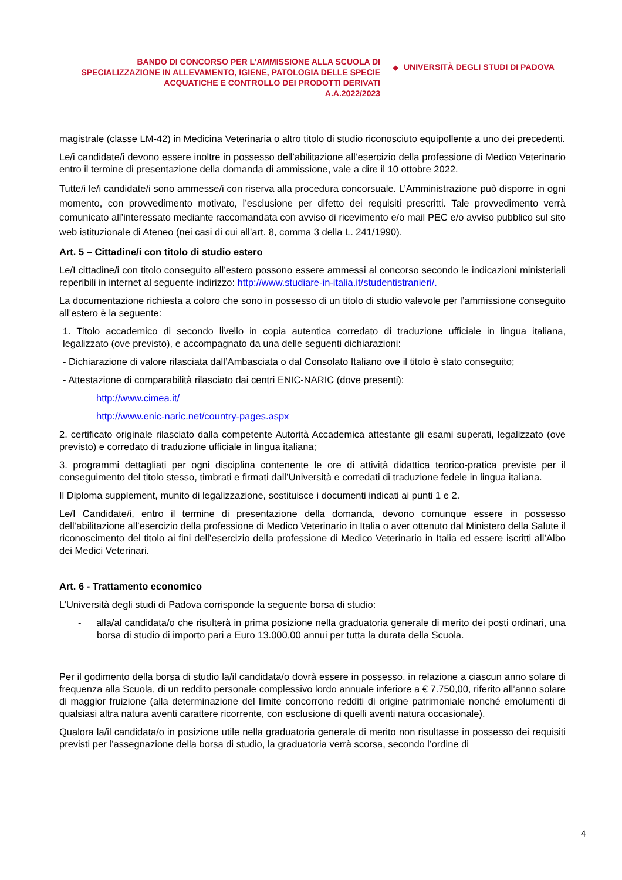BANDO DI CONCORSO PER L’AMMISSIONE ALLA SCUOLA DI SPECIALIZZAZIONE IN ALLEVAMENTO, IGIENE, PATOLOGIA DELLE SPECIE ACQUATICHE E CONTROLLO DEI PRODOTTI DERIVATI
A.A.2022/2023
◆ UNIVERSITÀ DEGLI STUDI DI PADOVA
magistrale (classe LM-42) in Medicina Veterinaria o altro titolo di studio riconosciuto equipollente a uno dei precedenti.
Le/i candidate/i devono essere inoltre in possesso dell’abilitazione all’esercizio della professione di Medico Veterinario entro il termine di presentazione della domanda di ammissione, vale a dire il 10 ottobre 2022.
Tutte/i le/i candidate/i sono ammesse/i con riserva alla procedura concorsuale. L’Amministrazione può disporre in ogni momento, con provvedimento motivato, l’esclusione per difetto dei requisiti prescritti. Tale provvedimento verrà comunicato all’interessato mediante raccomandata con avviso di ricevimento e/o mail PEC e/o avviso pubblico sul sito web istituzionale di Ateneo (nei casi di cui all’art. 8, comma 3 della L. 241/1990).
Art. 5 – Cittadine/i con titolo di studio estero
Le/I cittadine/i con titolo conseguito all’estero possono essere ammessi al concorso secondo le indicazioni ministeriali reperibili in internet al seguente indirizzo: http://www.studiare-in-italia.it/studentistranieri/.
La documentazione richiesta a coloro che sono in possesso di un titolo di studio valevole per l’ammissione conseguito all’estero è la seguente:
1. Titolo accademico di secondo livello in copia autentica corredato di traduzione ufficiale in lingua italiana, legalizzato (ove previsto), e accompagnato da una delle seguenti dichiarazioni:
- Dichiarazione di valore rilasciata dall’Ambasciata o dal Consolato Italiano ove il titolo è stato conseguito;
- Attestazione di comparabilità rilasciato dai centri ENIC-NARIC (dove presenti):
http://www.cimea.it/
http://www.enic-naric.net/country-pages.aspx
2. certificato originale rilasciato dalla competente Autorità Accademica attestante gli esami superati, legalizzato (ove previsto) e corredato di traduzione ufficiale in lingua italiana;
3. programmi dettagliati per ogni disciplina contenente le ore di attività didattica teorico-pratica previste per il conseguimento del titolo stesso, timbrati e firmati dall’Università e corredati di traduzione fedele in lingua italiana.
Il Diploma supplement, munito di legalizzazione, sostituisce i documenti indicati ai punti 1 e 2.
Le/I Candidate/i, entro il termine di presentazione della domanda, devono comunque essere in possesso dell’abilitazione all’esercizio della professione di Medico Veterinario in Italia o aver ottenuto dal Ministero della Salute il riconoscimento del titolo ai fini dell’esercizio della professione di Medico Veterinario in Italia ed essere iscritti all’Albo dei Medici Veterinari.
Art. 6 - Trattamento economico
L’Università degli studi di Padova corrisponde la seguente borsa di studio:
- alla/al candidata/o che risulterà in prima posizione nella graduatoria generale di merito dei posti ordinari, una borsa di studio di importo pari a Euro 13.000,00 annui per tutta la durata della Scuola.
Per il godimento della borsa di studio la/il candidata/o dovrà essere in possesso, in relazione a ciascun anno solare di frequenza alla Scuola, di un reddito personale complessivo lordo annuale inferiore a € 7.750,00, riferito all’anno solare di maggior fruizione (alla determinazione del limite concorrono redditi di origine patrimoniale nonché emolumenti di qualsiasi altra natura aventi carattere ricorrente, con esclusione di quelli aventi natura occasionale).
Qualora la/il candidata/o in posizione utile nella graduatoria generale di merito non risultasse in possesso dei requisiti previsti per l’assegnazione della borsa di studio, la graduatoria verrà scorsa, secondo l’ordine di
4